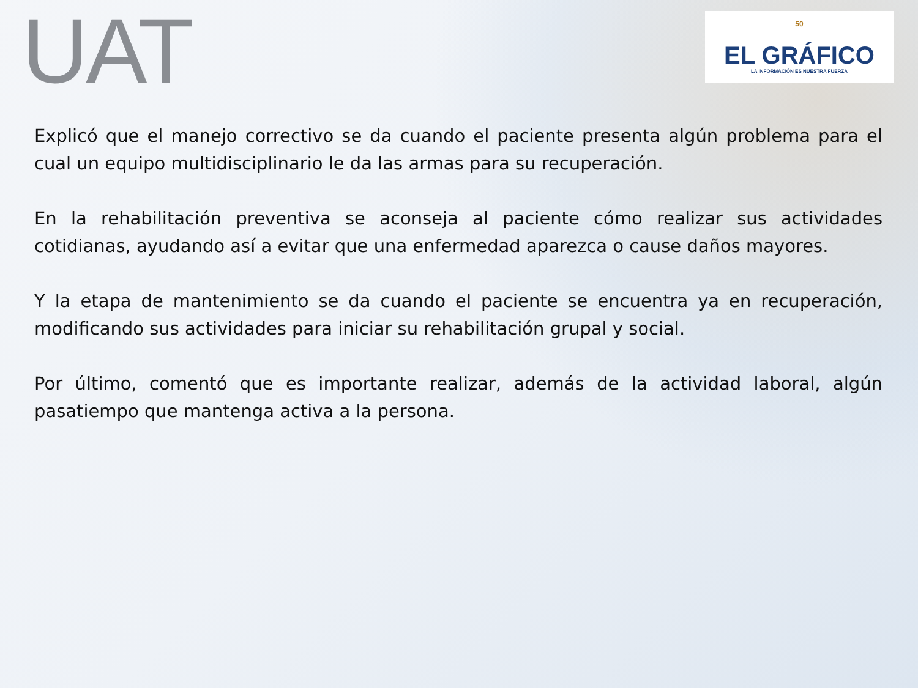UAT
50
EL GRÁFICO
LA INFORMACIÓN ES NUESTRA FUERZA
Explicó que el manejo correctivo se da cuando el paciente presenta algún problema para el cual un equipo multidisciplinario le da las armas para su recuperación.
En la rehabilitación preventiva se aconseja al paciente cómo realizar sus actividades cotidianas, ayudando así a evitar que una enfermedad aparezca o cause daños mayores.
Y la etapa de mantenimiento se da cuando el paciente se encuentra ya en recuperación, modificando sus actividades para iniciar su rehabilitación grupal y social.
Por último, comentó que es importante realizar, además de la actividad laboral, algún pasatiempo que mantenga activa a la persona.